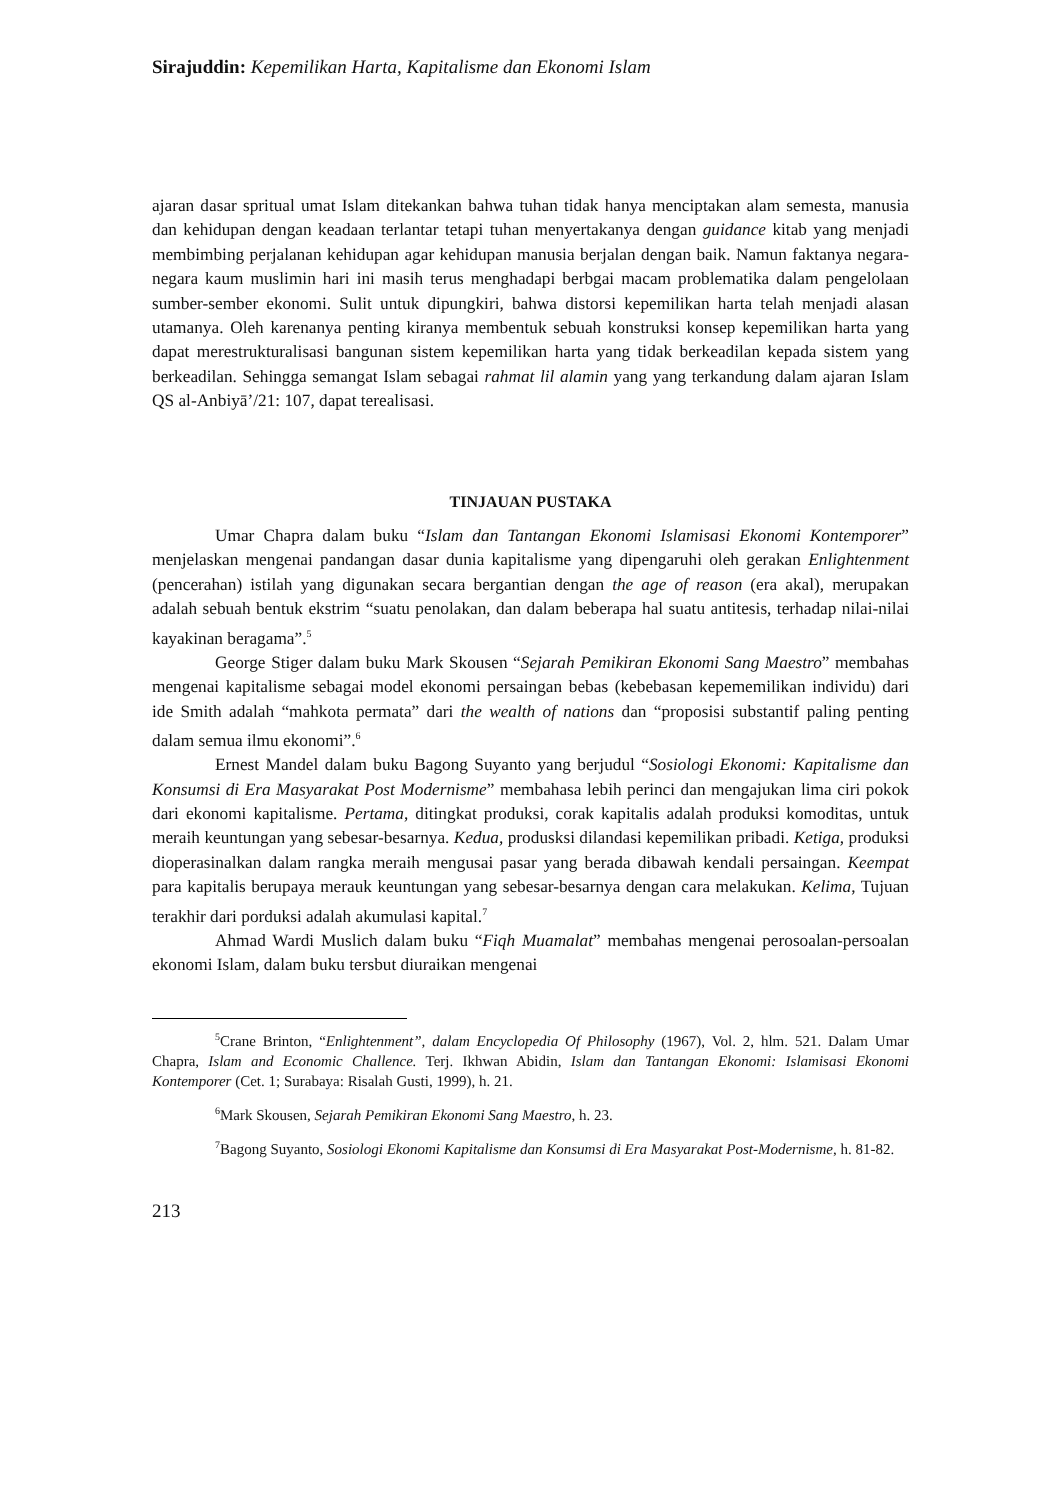Sirajuddin: Kepemilikan Harta, Kapitalisme dan Ekonomi Islam
ajaran dasar spritual umat Islam ditekankan bahwa tuhan tidak hanya menciptakan alam semesta, manusia dan kehidupan dengan keadaan terlantar tetapi tuhan menyertakanya dengan guidance kitab yang menjadi membimbing perjalanan kehidupan agar kehidupan manusia berjalan dengan baik. Namun faktanya negara-negara kaum muslimin hari ini masih terus menghadapi berbgai macam problematika dalam pengelolaan sumber-sember ekonomi. Sulit untuk dipungkiri, bahwa distorsi kepemilikan harta telah menjadi alasan utamanya. Oleh karenanya penting kiranya membentuk sebuah konstruksi konsep kepemilikan harta yang dapat merestrukturalisasi bangunan sistem kepemilikan harta yang tidak berkeadilan kepada sistem yang berkeadilan. Sehingga semangat Islam sebagai rahmat lil alamin yang yang terkandung dalam ajaran Islam QS al-Anbiyā’/21: 107, dapat terealisasi.
TINJAUAN PUSTAKA
Umar Chapra dalam buku “Islam dan Tantangan Ekonomi Islamisasi Ekonomi Kontemporer” menjelaskan mengenai pandangan dasar dunia kapitalisme yang dipengaruhi oleh gerakan Enlightenment (pencerahan) istilah yang digunakan secara bergantian dengan the age of reason (era akal), merupakan adalah sebuah bentuk ekstrim “suatu penolakan, dan dalam beberapa hal suatu antitesis, terhadap nilai-nilai kayakinan beragama”.<sup>5</sup>
George Stiger dalam buku Mark Skousen “Sejarah Pemikiran Ekonomi Sang Maestro” membahas mengenai kapitalisme sebagai model ekonomi persaingan bebas (kebebasan kepememilikan individu) dari ide Smith adalah “mahkota permata” dari the wealth of nations dan “proposisi substantif paling penting dalam semua ilmu ekonomi”.<sup>6</sup>
Ernest Mandel dalam buku Bagong Suyanto yang berjudul “Sosiologi Ekonomi: Kapitalisme dan Konsumsi di Era Masyarakat Post Modernisme” membahasa lebih perinci dan mengajukan lima ciri pokok dari ekonomi kapitalisme. Pertama, ditingkat produksi, corak kapitalis adalah produksi komoditas, untuk meraih keuntungan yang sebesar-besarnya. Kedua, produsksi dilandasi kepemilikan pribadi. Ketiga, produksi dioperasinalkan dalam rangka meraih mengusai pasar yang berada dibawah kendali persaingan. Keempat para kapitalis berupaya merauk keuntungan yang sebesar-besarnya dengan cara melakukan. Kelima, Tujuan terakhir dari porduksi adalah akumulasi kapital.<sup>7</sup>
Ahmad Wardi Muslich dalam buku “Fiqh Muamalat” membahas mengenai perosoalan-persoalan ekonomi Islam, dalam buku tersbut diuraikan mengenai
<sup>5</sup> Crane Brinton, “Enlightenment”, dalam Encyclopedia Of Philosophy (1967), Vol. 2, hlm. 521. Dalam Umar Chapra, Islam and Economic Challence. Terj. Ikhwan Abidin, Islam dan Tantangan Ekonomi: Islamisasi Ekonomi Kontemporer (Cet. 1; Surabaya: Risalah Gusti, 1999), h. 21.
<sup>6</sup> Mark Skousen, Sejarah Pemikiran Ekonomi Sang Maestro, h. 23.
<sup>7</sup> Bagong Suyanto, Sosiologi Ekonomi Kapitalisme dan Konsumsi di Era Masyarakat Post-Modernisme, h. 81-82.
213